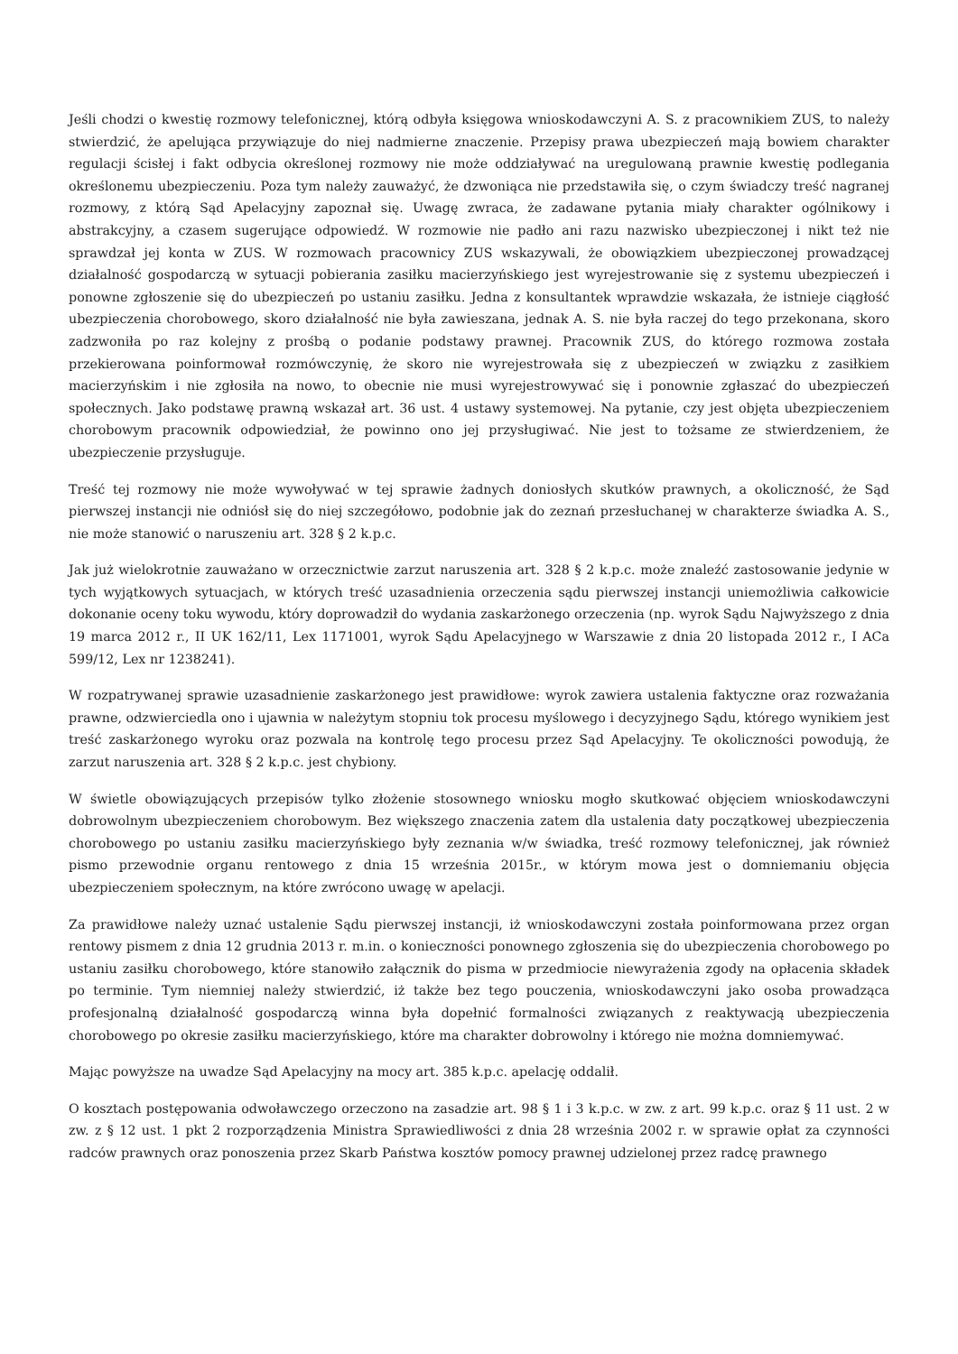Jeśli chodzi o kwestię rozmowy telefonicznej, którą odbyła księgowa wnioskodawczyni A. S. z pracownikiem ZUS, to należy stwierdzić, że apelująca przywiązuje do niej nadmierne znaczenie. Przepisy prawa ubezpieczeń mają bowiem charakter regulacji ścisłej i fakt odbycia określonej rozmowy nie może oddziaływać na uregulowaną prawnie kwestię podlegania określonemu ubezpieczeniu. Poza tym należy zauważyć, że dzwoniąca nie przedstawiła się, o czym świadczy treść nagranej rozmowy, z którą Sąd Apelacyjny zapoznał się. Uwagę zwraca, że zadawane pytania miały charakter ogólnikowy i abstrakcyjny, a czasem sugerujące odpowiedź. W rozmowie nie padło ani razu nazwisko ubezpieczonej i nikt też nie sprawdzał jej konta w ZUS. W rozmowach pracownicy ZUS wskazywali, że obowiązkiem ubezpieczonej prowadzącej działalność gospodarczą w sytuacji pobierania zasiłku macierzyńskiego jest wyrejestrowanie się z systemu ubezpieczeń i ponowne zgłoszenie się do ubezpieczeń po ustaniu zasiłku. Jedna z konsultantek wprawdzie wskazała, że istnieje ciągłość ubezpieczenia chorobowego, skoro działalność nie była zawieszana, jednak A. S. nie była raczej do tego przekonana, skoro zadzwoniła po raz kolejny z prośbą o podanie podstawy prawnej. Pracownik ZUS, do którego rozmowa została przekierowana poinformował rozmówczynię, że skoro nie wyrejestrowała się z ubezpieczeń w związku z zasiłkiem macierzyńskim i nie zgłosiła na nowo, to obecnie nie musi wyrejestrowywać się i ponownie zgłaszać do ubezpieczeń społecznych. Jako podstawę prawną wskazał art. 36 ust. 4 ustawy systemowej. Na pytanie, czy jest objęta ubezpieczeniem chorobowym pracownik odpowiedział, że powinno ono jej przysługiwać. Nie jest to tożsame ze stwierdzeniem, że ubezpieczenie przysługuje.
Treść tej rozmowy nie może wywoływać w tej sprawie żadnych doniosłych skutków prawnych, a okoliczność, że Sąd pierwszej instancji nie odniósł się do niej szczegółowo, podobnie jak do zeznań przesłuchanej w charakterze świadka A. S., nie może stanowić o naruszeniu art. 328 § 2 k.p.c.
Jak już wielokrotnie zauważano w orzecznictwie zarzut naruszenia art. 328 § 2 k.p.c. może znaleźć zastosowanie jedynie w tych wyjątkowych sytuacjach, w których treść uzasadnienia orzeczenia sądu pierwszej instancji uniemożliwia całkowicie dokonanie oceny toku wywodu, który doprowadził do wydania zaskarżonego orzeczenia (np. wyrok Sądu Najwyższego z dnia 19 marca 2012 r., II UK 162/11, Lex 1171001, wyrok Sądu Apelacyjnego w Warszawie z dnia 20 listopada 2012 r., I ACa 599/12, Lex nr 1238241).
W rozpatrywanej sprawie uzasadnienie zaskarżonego jest prawidłowe: wyrok zawiera ustalenia faktyczne oraz rozważania prawne, odzwierciedla ono i ujawnia w należytym stopniu tok procesu myślowego i decyzyjnego Sądu, którego wynikiem jest treść zaskarżonego wyroku oraz pozwala na kontrolę tego procesu przez Sąd Apelacyjny. Te okoliczności powodują, że zarzut naruszenia art. 328 § 2 k.p.c. jest chybiony.
W świetle obowiązujących przepisów tylko złożenie stosownego wniosku mogło skutkować objęciem wnioskodawczyni dobrowolnym ubezpieczeniem chorobowym. Bez większego znaczenia zatem dla ustalenia daty początkowej ubezpieczenia chorobowego po ustaniu zasiłku macierzyńskiego były zeznania w/w świadka, treść rozmowy telefonicznej, jak również pismo przewodnie organu rentowego z dnia 15 września 2015r., w którym mowa jest o domniemaniu objęcia ubezpieczeniem społecznym, na które zwrócono uwagę w apelacji.
Za prawidłowe należy uznać ustalenie Sądu pierwszej instancji, iż wnioskodawczyni została poinformowana przez organ rentowy pismem z dnia 12 grudnia 2013 r. m.in. o konieczności ponownego zgłoszenia się do ubezpieczenia chorobowego po ustaniu zasiłku chorobowego, które stanowiło załącznik do pisma w przedmiocie niewyrażenia zgody na opłacenia składek po terminie. Tym niemniej należy stwierdzić, iż także bez tego pouczenia, wnioskodawczyni jako osoba prowadząca profesjonalną działalność gospodarczą winna była dopełnić formalności związanych z reaktywacją ubezpieczenia chorobowego po okresie zasiłku macierzyńskiego, które ma charakter dobrowolny i którego nie można domniemywać.
Mając powyższe na uwadze Sąd Apelacyjny na mocy art. 385 k.p.c. apelację oddalił.
O kosztach postępowania odwoławczego orzeczono na zasadzie art. 98 § 1 i 3 k.p.c. w zw. z art. 99 k.p.c. oraz § 11 ust. 2 w zw. z § 12 ust. 1 pkt 2 rozporządzenia Ministra Sprawiedliwości z dnia 28 września 2002 r. w sprawie opłat za czynności radców prawnych oraz ponoszenia przez Skarb Państwa kosztów pomocy prawnej udzielonej przez radcę prawnego